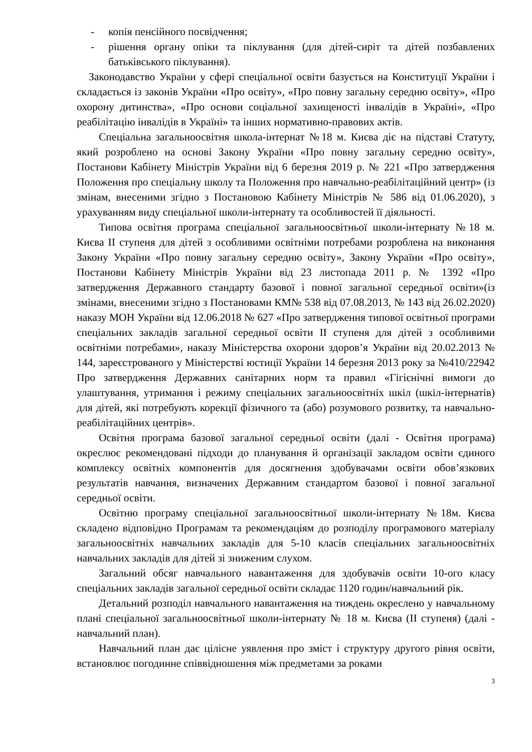- копія пенсійного посвідчення;
- рішення органу опіки та піклування (для дітей-сиріт та дітей позбавлених батьківського піклування).
Законодавство України у сфері спеціальної освіти базується на Конституції України і складається із законів України «Про освіту», «Про повну загальну середню освіту», «Про охорону дитинства», «Про основи соціальної захищеності інвалідів в Україні», «Про реабілітацію інвалідів в Україні» та інших нормативно-правових актів.
Спеціальна загальноосвітня школа-інтернат №18 м. Києва діє на підставі Статуту, який розроблено на основі Закону України «Про повну загальну середню освіту», Постанови Кабінету Міністрів України від 6 березня 2019 р. № 221 «Про затвердження Положення про спеціальну школу та Положення про навчально-реабілітаційний центр» (із змінам, внесеними згідно з Постановою Кабінету Міністрів № 586 від 01.06.2020), з урахуванням виду спеціальної школи-інтернату та особливостей її діяльності.
Типова освітня програма спеціальної загальноосвітньої школи-інтернату №18 м. Києва ІІ ступеня для дітей з особливими освітніми потребами розроблена на виконання Закону України «Про повну загальну середню освіту», Закону України «Про освіту», Постанови Кабінету Міністрів України від 23 листопада 2011 р. № 1392 «Про затвердження Державного стандарту базової і повної загальної середньої освіти»(із змінами, внесеними згідно з Постановами КМ№ 538 від 07.08.2013, № 143 від 26.02.2020) наказу МОН України від 12.06.2018 № 627 «Про затвердження типової освітньої програми спеціальних закладів загальної середньої освіти ІІ ступеня для дітей з особливими освітніми потребами», наказу Міністерства охорони здоров’я України від 20.02.2013 № 144, зареєстрованого у Міністерстві юстиції України 14 березня 2013 року за №410/22942 Про затвердження Державних санітарних норм та правил «Гігієнічні вимоги до улаштування, утримання і режиму спеціальних загальноосвітніх шкіл (шкіл-інтернатів) для дітей, які потребують корекції фізичного та (або) розумового розвитку, та навчально-реабілітаційних центрів».
Освітня програма базової загальної середньої освіти (далі - Освітня програма) окреслює рекомендовані підходи до планування й організації закладом освіти єдиного комплексу освітніх компонентів для досягнення здобувачами освіти обов’язкових результатів навчання, визначених Державним стандартом базової і повної загальної середньої освіти.
Освітню програму спеціальної загальноосвітньої школи-інтернату №18м. Києва складено відповідно Програмам та рекомендаціям до розподілу програмового матеріалу загальноосвітніх навчальних закладів для 5-10 класів спеціальних загальноосвітніх навчальних закладів для дітей зі зниженим слухом.
Загальний обсяг навчального навантаження для здобувачів освіти 10-ого класу спеціальних закладів загальної середньої освіти складає 1120 годин/навчальний рік.
Детальний розподіл навчального навантаження на тиждень окреслено у навчальному плані спеціальної загальноосвітньої школи-інтернату № 18 м. Києва (ІІ ступеня) (далі - навчальний план).
Навчальний план дає цілісне уявлення про зміст і структуру другого рівня освіти, встановлює погодинне співвідношення між предметами за роками
3